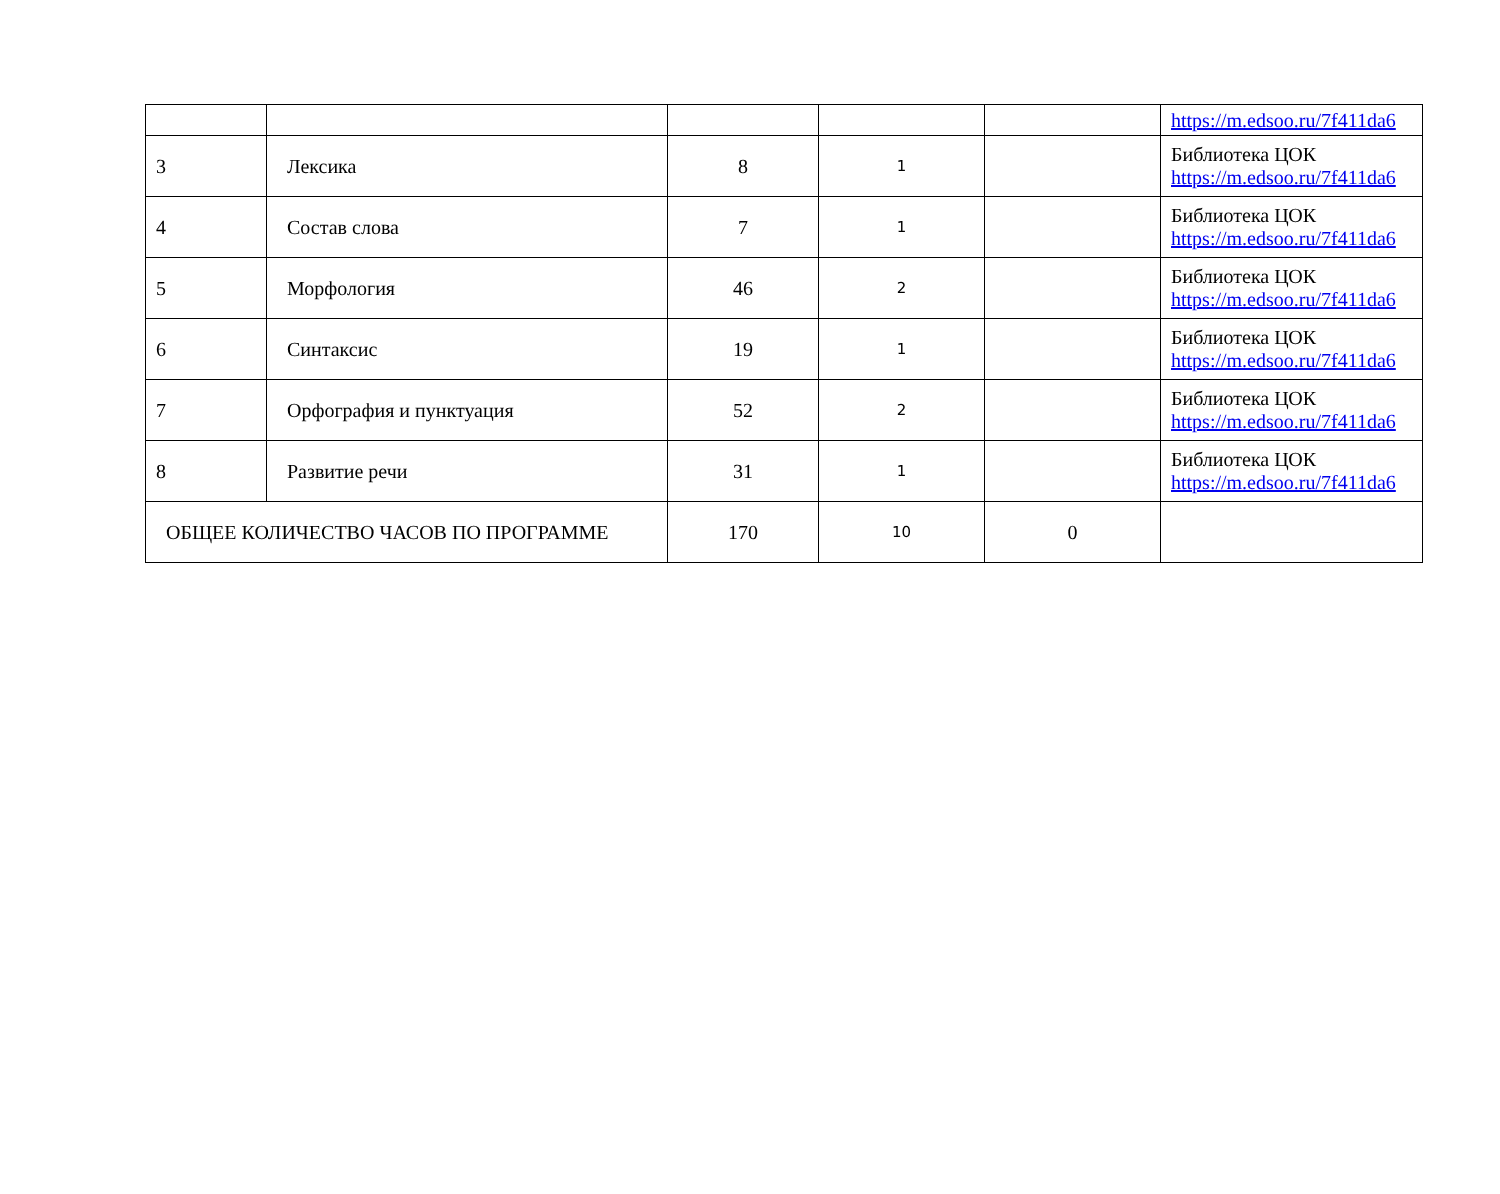| | | | | | https://m.edsoo.ru/7f411da6 |
| 3 | Лексика | 8 | 1 | | Библиотека ЦОК https://m.edsoo.ru/7f411da6 |
| 4 | Состав слова | 7 | 1 | | Библиотека ЦОК https://m.edsoo.ru/7f411da6 |
| 5 | Морфология | 46 | 2 | | Библиотека ЦОК https://m.edsoo.ru/7f411da6 |
| 6 | Синтаксис | 19 | 1 | | Библиотека ЦОК https://m.edsoo.ru/7f411da6 |
| 7 | Орфография и пунктуация | 52 | 2 | | Библиотека ЦОК https://m.edsoo.ru/7f411da6 |
| 8 | Развитие речи | 31 | 1 | | Библиотека ЦОК https://m.edsoo.ru/7f411da6 |
| ОБЩЕЕ КОЛИЧЕСТВО ЧАСОВ ПО ПРОГРАММЕ | | 170 | 10 | 0 | |